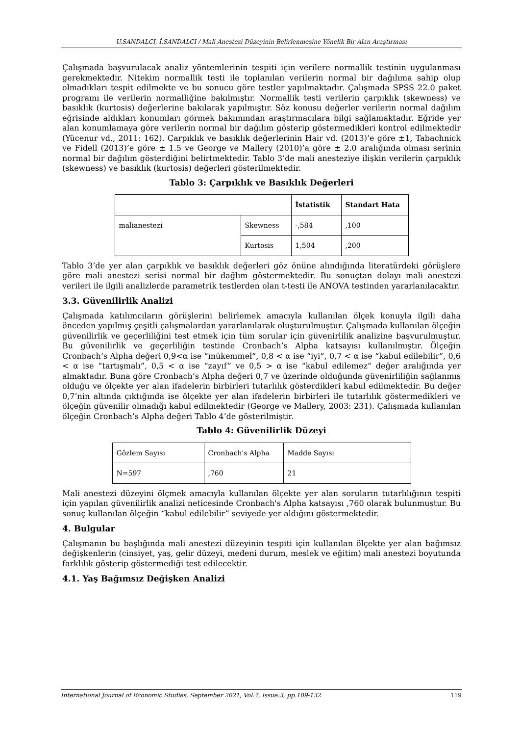U.SANDALCI, İ.SANDALCI / Mali Anestezi Düzeyinin Belirlenmesine Yönelik Bir Alan Araştırması
Çalışmada başvurulacak analiz yöntemlerinin tespiti için verilere normallik testinin uygulanması gerekmektedir. Nitekim normallik testi ile toplanılan verilerin normal bir dağılıma sahip olup olmadıkları tespit edilmekte ve bu sonucu göre testler yapılmaktadır. Çalışmada SPSS 22.0 paket programı ile verilerin normalliğine bakılmıştır. Normallik testi verilerin çarpıklık (skewness) ve basıklık (kurtosis) değerlerine bakılarak yapılmıştır. Söz konusu değerler verilerin normal dağılım eğrisinde aldıkları konumları görmek bakımından araştırmacılara bilgi sağlamaktadır. Eğride yer alan konumlamaya göre verilerin normal bir dağılım gösterip göstermedikleri kontrol edilmektedir (Yücenur vd., 2011: 162). Çarpıklık ve basıklık değerlerinin Hair vd. (2013)’e göre ±1, Tabachnick ve Fidell (2013)’e göre ± 1.5 ve George ve Mallery (2010)’a göre ± 2.0 aralığında olması serinin normal bir dağılım gösterdiğini belirtmektedir. Tablo 3’de mali anesteziye ilişkin verilerin çarpıklık (skewness) ve basıklık (kurtosis) değerleri gösterilmektedir.
Tablo 3: Çarpıklık ve Basıklık Değerleri
| | | İstatistik | Standart Hata |
| --- | --- | --- | --- |
| malianestezi | Skewness | -,584 | ,100 |
| | Kurtosis | 1,504 | ,200 |
Tablo 3’de yer alan çarpıklık ve basıklık değerleri göz önüne alındığında literatürdeki görüşlere göre mali anestezi serisi normal bir dağlım göstermektedir. Bu sonuçtan dolayı mali anestezi verileri ile ilgili analizlerde parametrik testlerden olan t-testi ile ANOVA testinden yararlanılacaktır.
3.3. Güvenilirlik Analizi
Çalışmada katılımcıların görüşlerini belirlemek amacıyla kullanılan ölçek konuyla ilgili daha önceden yapılmış çeşitli çalışmalardan yararlanılarak oluşturulmuştur. Çalışmada kullanılan ölçeğin güvenilirlik ve geçerliliğini test etmek için tüm sorular için güvenirlilik analizine başvurulmuştur. Bu güvenilirlik ve geçerliliğin testinde Cronbach’s Alpha katsayısı kullanılmıştır. Ölçeğin Cronbach’s Alpha değeri 0,9<α ise “mükemmel”, 0,8 < α ise “iyi”, 0,7 < α ise “kabul edilebilir”, 0,6 < α ise “tartışmalı”, 0,5 < α ise “zayıf” ve 0,5 > α ise “kabul edilemez” değer aralığında yer almaktadır. Buna göre Cronbach’s Alpha değeri 0,7 ve üzerinde olduğunda güvenirliliğin sağlanmış olduğu ve ölçekte yer alan ifadelerin birbirleri tutarlılık gösterdikleri kabul edilmektedir. Bu değer 0,7’nin altında çıktığında ise ölçekte yer alan ifadelerin birbirleri ile tutarlılık göstermedikleri ve ölçeğin güvenilir olmadığı kabul edilmektedir (George ve Mallery, 2003: 231). Çalışmada kullanılan ölçeğin Cronbach’s Alpha değeri Tablo 4’de gösterilmiştir.
Tablo 4: Güvenilirlik Düzeyi
| Gözlem Sayısı | Cronbach's Alpha | Madde Sayısı |
| N=597 | ,760 | 21 |
Mali anestezi düzeyini ölçmek amacıyla kullanılan ölçekte yer alan soruların tutarlılığının tespiti için yapılan güvenilirlik analizi neticesinde Cronbach's Alpha katsayısı ,760 olarak bulunmuştur. Bu sonuç kullanılan ölçeğin “kabul edilebilir” seviyede yer aldığını göstermektedir.
4. Bulgular
Çalışmanın bu başlığında mali anestezi düzeyinin tespiti için kullanılan ölçekte yer alan bağımsız değişkenlerin (cinsiyet, yaş, gelir düzeyi, medeni durum, meslek ve eğitim) mali anestezi boyutunda farklılık gösterip göstermediği test edilecektir.
4.1. Yaş Bağımsız Değişken Analizi
International Journal of Economic Studies, September 2021, Vol:7, Issue:3, pp.109-132 119